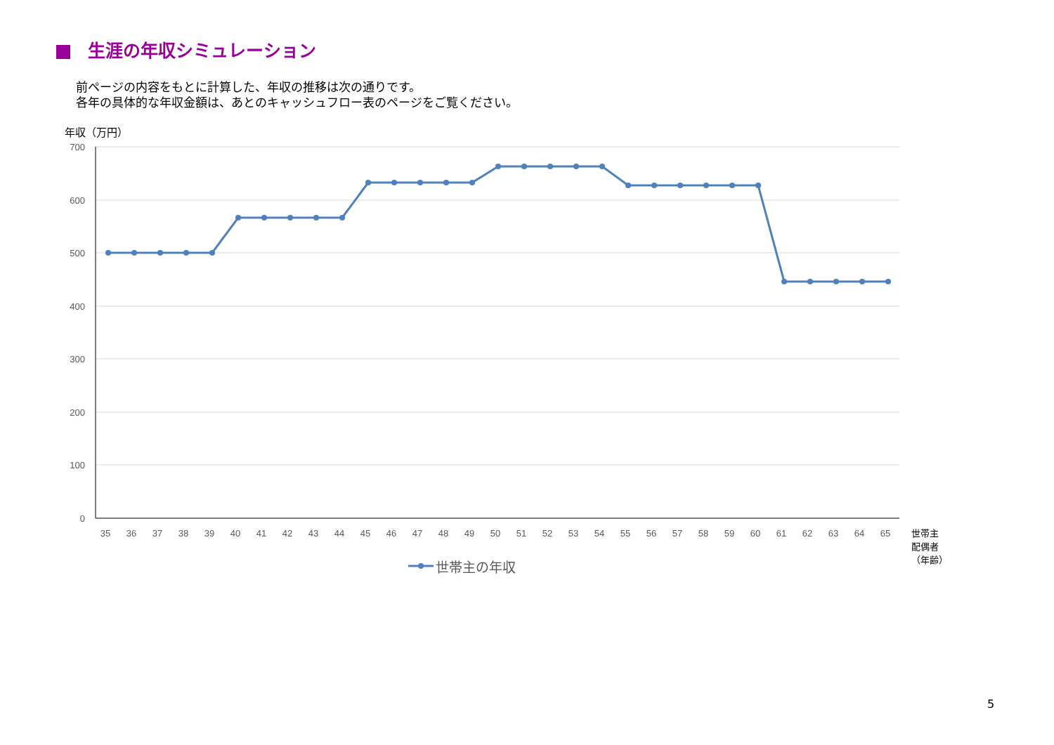生涯の年収シミュレーション
前ページの内容をもとに計算した、年収の推移は次の通りです。
各年の具体的な年収金額は、あとのキャッシュフロー表のページをご覧ください。
年収（万円）
700
600
500
400
300
200
100
0
35
36
37
38
39
40
41
42
43
44
45
46
47
48
49
50
51
52
53
54
55
56
57
58
59
60
61
62
63
64
65
世帯主
配偶者
（年齢）
世帯主の年収
5